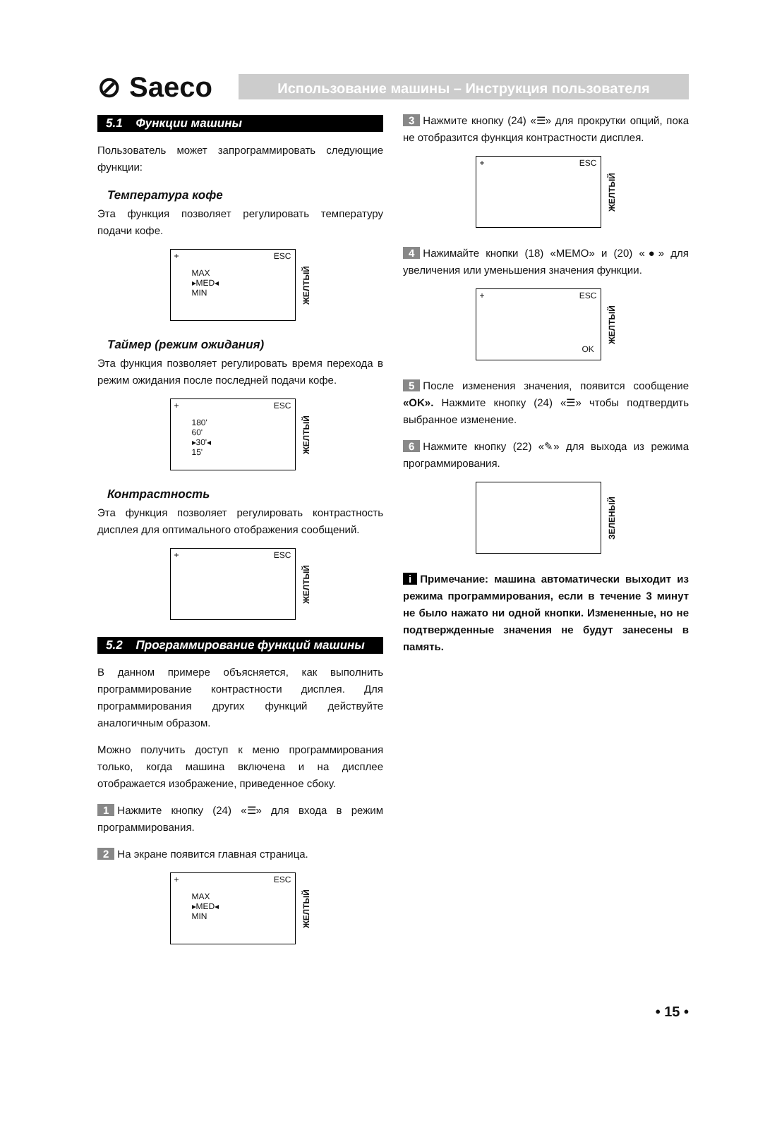⊘ Saeco
Использование машины – Инструкция пользователя
5.1 Функции машины
Пользователь может запрограммировать следующие функции:
Температура кофе
Эта функция позволяет регулировать температуру подачи кофе.
+ ESC
MAX
▸MED◂
MIN
ЖЕЛТЫЙ
Таймер (режим ожидания)
Эта функция позволяет регулировать время перехода в режим ожидания после последней подачи кофе.
+ ESC
180'
60'
▸30'◂
15'
ЖЕЛТЫЙ
Контрастность
Эта функция позволяет регулировать контрастность дисплея для оптимального отображения сообщений.
+ ESC
ЖЕЛТЫЙ
5.2 Программирование функций машины
В данном примере объясняется, как выполнить программирование контрастности дисплея. Для программирования других функций действуйте аналогичным образом.
Можно получить доступ к меню программирования только, когда машина включена и на дисплее отображается изображение, приведенное сбоку.
1 Нажмите кнопку (24) «☰» для входа в режим программирования.
2 На экране появится главная страница.
+ ESC
MAX
▸MED◂
MIN
ЖЕЛТЫЙ
3 Нажмите кнопку (24) «☰» для прокрутки опций, пока не отобразится функция контрастности дисплея.
+ ESC
ЖЕЛТЫЙ
4 Нажимайте кнопки (18) «MEMO» и (20) «●» для увеличения или уменьшения значения функции.
+ ESC
OK
ЖЕЛТЫЙ
5 После изменения значения, появится сообщение «OK». Нажмите кнопку (24) «☰» чтобы подтвердить выбранное изменение.
6 Нажмите кнопку (22) «✎» для выхода из режима программирования.
ЗЕЛЕНЫЙ
i Примечание: машина автоматически выходит из режима программирования, если в течение 3 минут не было нажато ни одной кнопки. Измененные, но не подтвержденные значения не будут занесены в память.
• 15 •